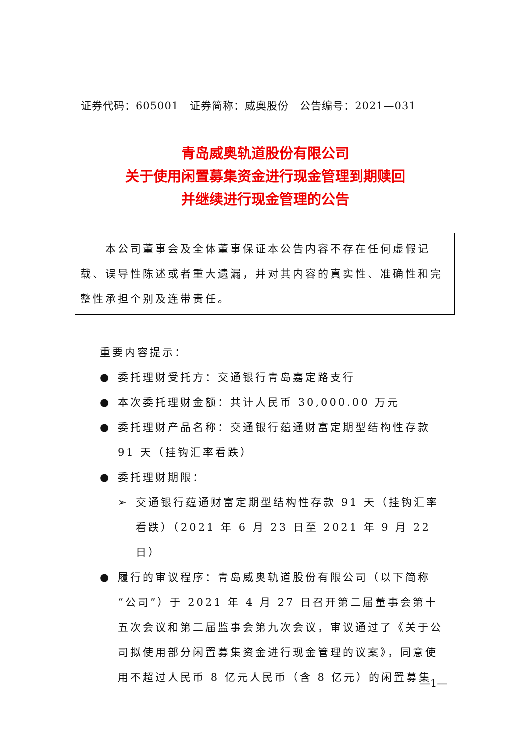证券代码：605001　证券简称：威奥股份　公告编号：2021—031
青岛威奥轨道股份有限公司
关于使用闲置募集资金进行现金管理到期赎回
并继续进行现金管理的公告
　　本公司董事会及全体董事保证本公告内容不存在任何虚假记载、误导性陈述或者重大遗漏，并对其内容的真实性、准确性和完整性承担个别及连带责任。
重要内容提示：
● 委托理财受托方：交通银行青岛嘉定路支行
● 本次委托理财金额：共计人民币 30,000.00 万元
● 委托理财产品名称：交通银行蕴通财富定期型结构性存款 91 天（挂钩汇率看跌）
● 委托理财期限：
➢ 交通银行蕴通财富定期型结构性存款 91 天（挂钩汇率看跌）（2021 年 6 月 23 日至 2021 年 9 月 22 日）
● 履行的审议程序：青岛威奥轨道股份有限公司（以下简称“公司”）于 2021 年 4 月 27 日召开第二届董事会第十五次会议和第二届监事会第九次会议，审议通过了《关于公司拟使用部分闲置募集资金进行现金管理的议案》，同意使用不超过人民币 8 亿元人民币（含 8 亿元）的闲置募集
—1—